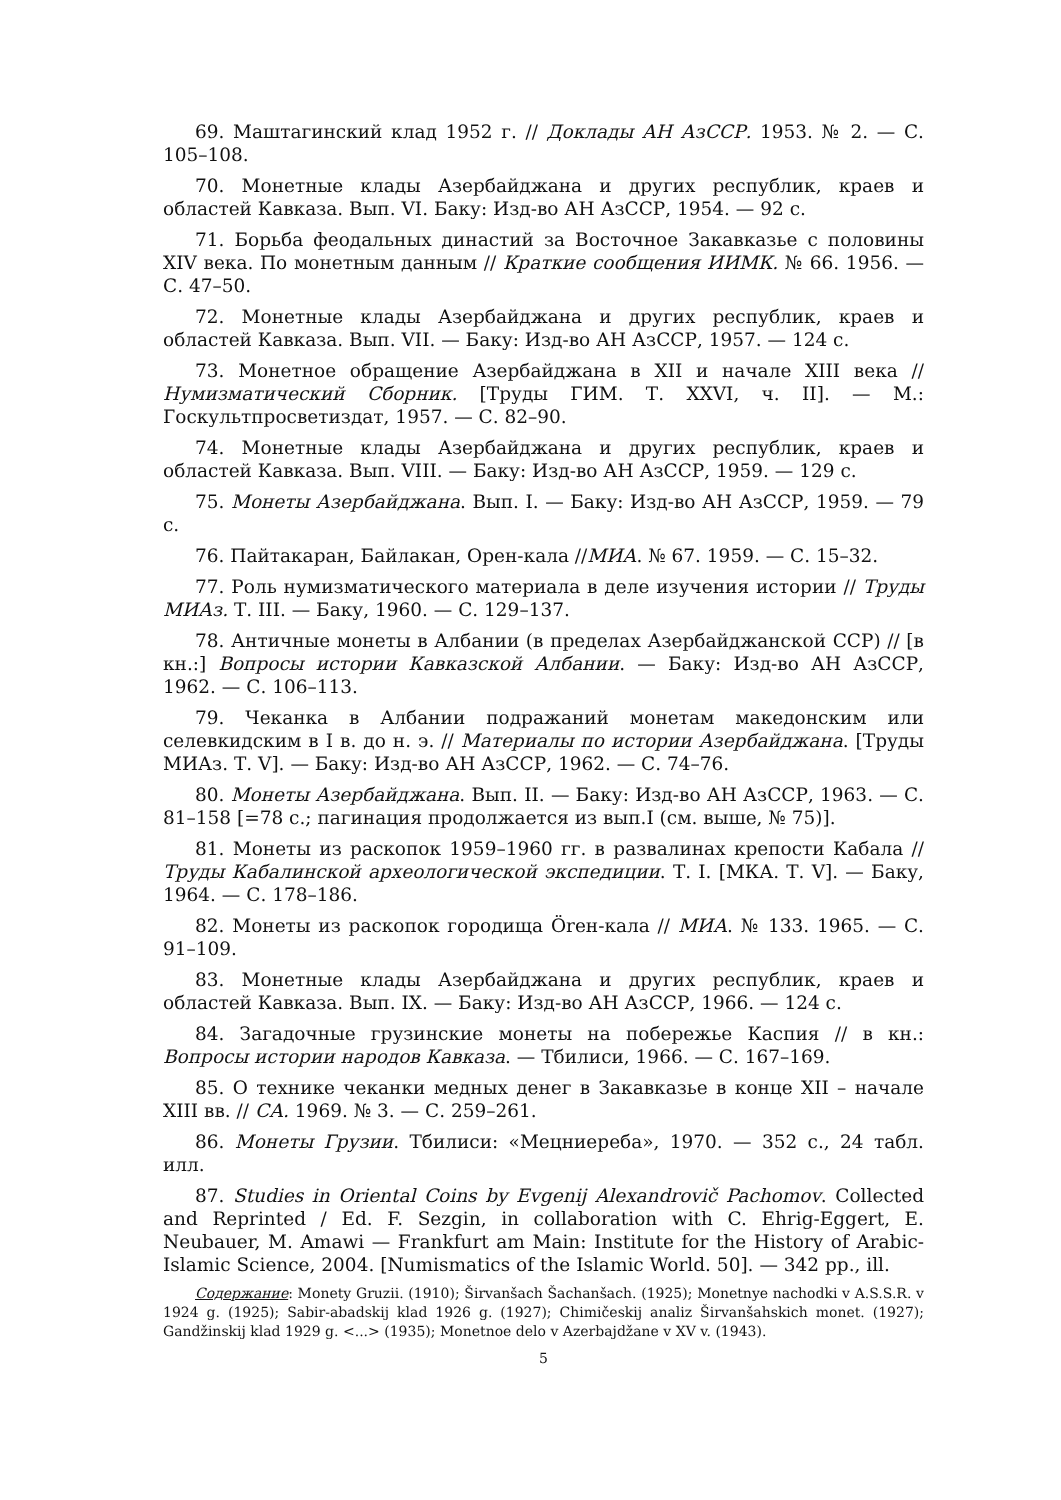69. Маштагинский клад 1952 г. // Доклады АН АзССР. 1953. № 2. — С. 105–108.
70. Монетные клады Азербайджана и других республик, краев и областей Кавказа. Вып. VI. Баку: Изд-во АН АзССР, 1954. — 92 с.
71. Борьба феодальных династий за Восточное Закавказье с половины XIV века. По монетным данным // Краткие сообщения ИИМК. № 66. 1956. — С. 47–50.
72. Монетные клады Азербайджана и других республик, краев и областей Кавказа. Вып. VII. — Баку: Изд-во АН АзССР, 1957. — 124 с.
73. Монетное обращение Азербайджана в XII и начале XIII века // Нумизматический Сборник. [Труды ГИМ. Т. XXVI, ч. II]. — М.: Госкультпросветиздат, 1957. — С. 82–90.
74. Монетные клады Азербайджана и других республик, краев и областей Кавказа. Вып. VIII. — Баку: Изд-во АН АзССР, 1959. — 129 с.
75. Монеты Азербайджана. Вып. I. — Баку: Изд-во АН АзССР, 1959. — 79 с.
76. Пайтакаран, Байлакан, Орен-кала //МИА. № 67. 1959. — С. 15–32.
77. Роль нумизматического материала в деле изучения истории // Труды МИАз. Т. III. — Баку, 1960. — С. 129–137.
78. Античные монеты в Албании (в пределах Азербайджанской ССР) // [в кн.:] Вопросы истории Кавказской Албании. — Баку: Изд-во АН АзССР, 1962. — С. 106–113.
79. Чеканка в Албании подражаний монетам македонским или селевкидским в I в. до н. э. // Материалы по истории Азербайджана. [Труды МИАз. Т. V]. — Баку: Изд-во АН АзССР, 1962. — С. 74–76.
80. Монеты Азербайджана. Вып. II. — Баку: Изд-во АН АзССР, 1963. — С. 81–158 [=78 с.; пагинация продолжается из вып.I (см. выше, № 75)].
81. Монеты из раскопок 1959–1960 гг. в развалинах крепости Кабала // Труды Кабалинской археологической экспедиции. Т. I. [МКА. Т. V]. — Баку, 1964. — С. 178–186.
82. Монеты из раскопок городища Örен-кала // МИА. № 133. 1965. — С. 91–109.
83. Монетные клады Азербайджана и других республик, краев и областей Кавказа. Вып. IX. — Баку: Изд-во АН АзССР, 1966. — 124 с.
84. Загадочные грузинские монеты на побережье Каспия // в кн.: Вопросы истории народов Кавказа. — Тбилиси, 1966. — С. 167–169.
85. О технике чеканки медных денег в Закавказье в конце XII – начале XIII вв. // СА. 1969. № 3. — С. 259–261.
86. Монеты Грузии. Тбилиси: «Мецниереба», 1970. — 352 с., 24 табл. илл.
87. Studies in Oriental Coins by Evgenij Alexandrovič Pachomov. Collected and Reprinted / Ed. F. Sezgin, in collaboration with C. Ehrig-Eggert, E. Neubauer, M. Amawi — Frankfurt am Main: Institute for the History of Arabic-Islamic Science, 2004. [Numismatics of the Islamic World. 50]. — 342 pp., ill.
Содержание: Monety Gruzii. (1910); Širvanšach Šachanšach. (1925); Monetnye nachodki v A.S.S.R. v 1924 g. (1925); Sabir-abadskij klad 1926 g. (1927); Chimičeskij analiz Širvanšahskich monet. (1927); Gandžinskij klad 1929 g. <...> (1935); Monetnoe delo v Azerbajdžane v XV v. (1943).
5